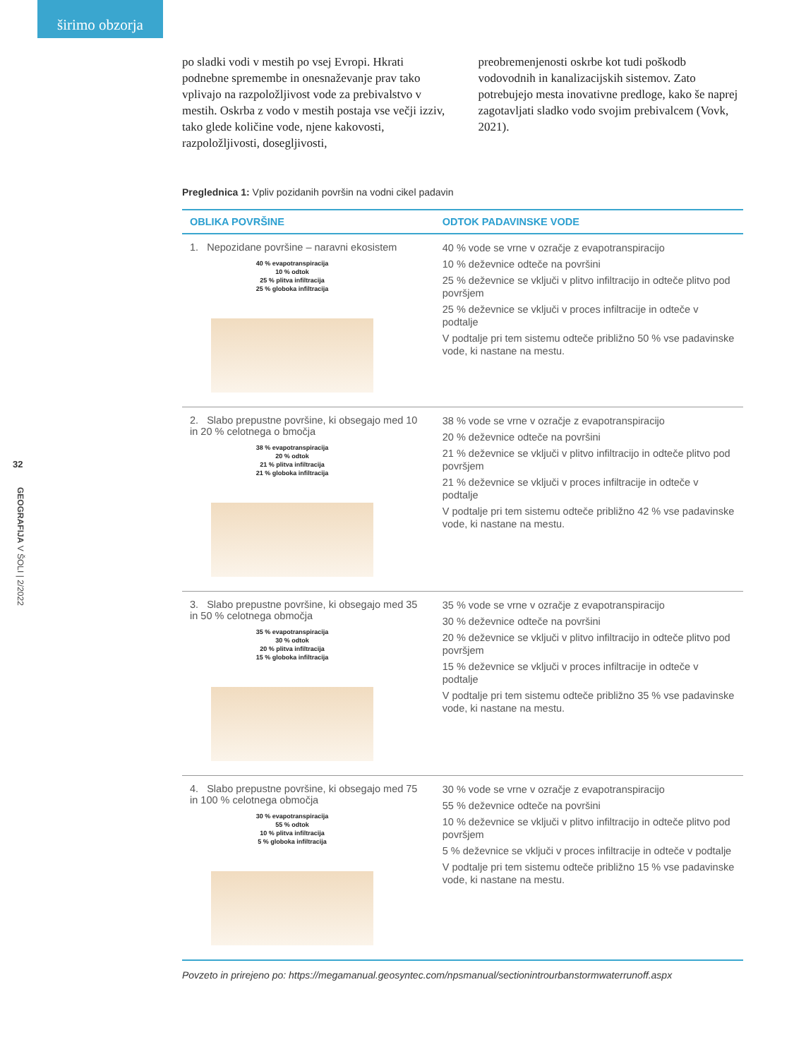širimo obzorja
32
GEOGRAFIJA V ŠOLI | 2/2022
po sladki vodi v mestih po vsej Evropi. Hkrati podnebne spremembe in onesnaževanje prav tako vplivajo na razpoložljivost vode za prebivalstvo v mestih. Oskrba z vodo v mestih postaja vse večji izziv, tako glede količine vode, njene kakovosti, razpoložljivosti, dosegljivosti,
preobremenjenosti oskrbe kot tudi poškodb vodovodnih in kanalizacijskih sistemov. Zato potrebujejo mesta inovativne predloge, kako še naprej zagotavljati sladko vodo svojim prebivalcem (Vovk, 2021).
Preglednica 1: Vpliv pozidanih površin na vodni cikel padavin
| OBLIKA POVRŠINE | ODTOK PADAVINSKE VODE |
| --- | --- |
| 1. Nepozidane površine – naravni ekosistem 40 % evapotranspiracija 10 % odtok 25 % plitva infiltracija 25 % globoka infiltracija | 40 % vode se vrne v ozračje z evapotranspiracijo 10 % deževnice odteče na površini 25 % deževnice se vključi v plitvo infiltracijo in odteče plitvo pod površjem 25 % deževnice se vključi v proces infiltracije in odteče v podtalje V podtalje pri tem sistemu odteče približno 50 % vse padavinske vode, ki nastane na mestu. |
| 2. Slabo prepustne površine, ki obsegajo med 10 in 20 % celotnega o bmočja 38 % evapotranspiracija 20 % odtok 21 % plitva infiltracija 21 % globoka infiltracija | 38 % vode se vrne v ozračje z evapotranspiracijo 20 % deževnice odteče na površini 21 % deževnice se vključi v plitvo infiltracijo in odteče plitvo pod površjem 21 % deževnice se vključi v proces infiltracije in odteče v podtalje V podtalje pri tem sistemu odteče približno 42 % vse padavinske vode, ki nastane na mestu. |
| 3. Slabo prepustne površine, ki obsegajo med 35 in 50 % celotnega območja 35 % evapotranspiracija 30 % odtok 20 % plitva infiltracija 15 % globoka infiltracija | 35 % vode se vrne v ozračje z evapotranspiracijo 30 % deževnice odteče na površini 20 % deževnice se vključi v plitvo infiltracijo in odteče plitvo pod površjem 15 % deževnice se vključi v proces infiltracije in odteče v podtalje V podtalje pri tem sistemu odteče približno 35 % vse padavinske vode, ki nastane na mestu. |
| 4. Slabo prepustne površine, ki obsegajo med 75 in 100 % celotnega območja 30 % evapotranspiracija 55 % odtok 10 % plitva infiltracija 5 % globoka infiltracija | 30 % vode se vrne v ozračje z evapotranspiracijo 55 % deževnice odteče na površini 10 % deževnice se vključi v plitvo infiltracijo in odteče plitvo pod površjem 5 % deževnice se vključi v proces infiltracije in odteče v podtalje V podtalje pri tem sistemu odteče približno 15 % vse padavinske vode, ki nastane na mestu. |
Povzeto in prirejeno po: https://megamanual.geosyntec.com/npsmanual/sectionintrourbanstormwaterrunoff.aspx